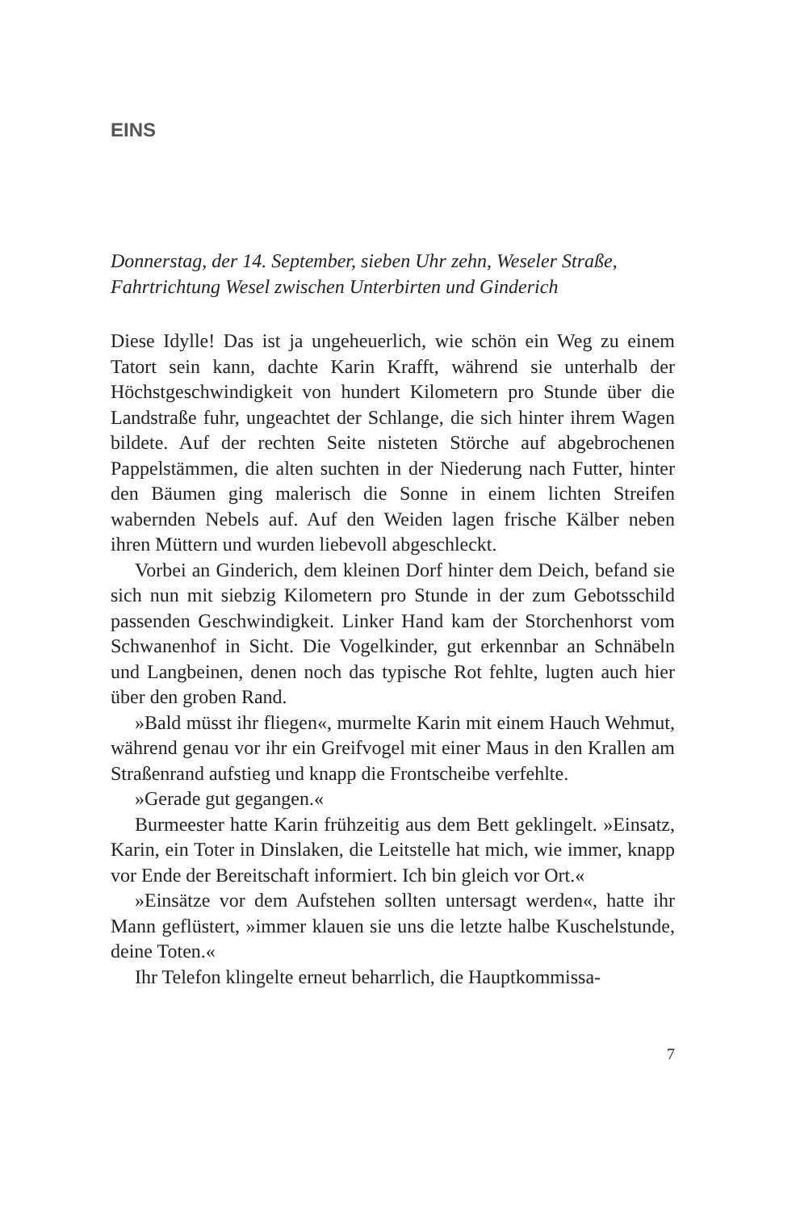EINS
Donnerstag, der 14. September, sieben Uhr zehn, Weseler Straße, Fahrtrichtung Wesel zwischen Unterbirten und Ginderich
Diese Idylle! Das ist ja ungeheuerlich, wie schön ein Weg zu einem Tatort sein kann, dachte Karin Krafft, während sie unterhalb der Höchstgeschwindigkeit von hundert Kilometern pro Stunde über die Landstraße fuhr, ungeachtet der Schlange, die sich hinter ihrem Wagen bildete. Auf der rechten Seite nisteten Störche auf abgebrochenen Pappelstämmen, die alten suchten in der Niederung nach Futter, hinter den Bäumen ging malerisch die Sonne in einem lichten Streifen wabernden Nebels auf. Auf den Weiden lagen frische Kälber neben ihren Müttern und wurden liebevoll abgeschleckt.
Vorbei an Ginderich, dem kleinen Dorf hinter dem Deich, befand sie sich nun mit siebzig Kilometern pro Stunde in der zum Gebotsschild passenden Geschwindigkeit. Linker Hand kam der Storchenhorst vom Schwanenhof in Sicht. Die Vogelkinder, gut erkennbar an Schnäbeln und Langbeinen, denen noch das typische Rot fehlte, lugten auch hier über den groben Rand.
»Bald müsst ihr fliegen«, murmelte Karin mit einem Hauch Wehmut, während genau vor ihr ein Greifvogel mit einer Maus in den Krallen am Straßenrand aufstieg und knapp die Frontscheibe verfehlte.
»Gerade gut gegangen.«
Burmeester hatte Karin frühzeitig aus dem Bett geklingelt. »Einsatz, Karin, ein Toter in Dinslaken, die Leitstelle hat mich, wie immer, knapp vor Ende der Bereitschaft informiert. Ich bin gleich vor Ort.«
»Einsätze vor dem Aufstehen sollten untersagt werden«, hatte ihr Mann geflüstert, »immer klauen sie uns die letzte halbe Kuschelstunde, deine Toten.«
Ihr Telefon klingelte erneut beharrlich, die Hauptkommissa-
7